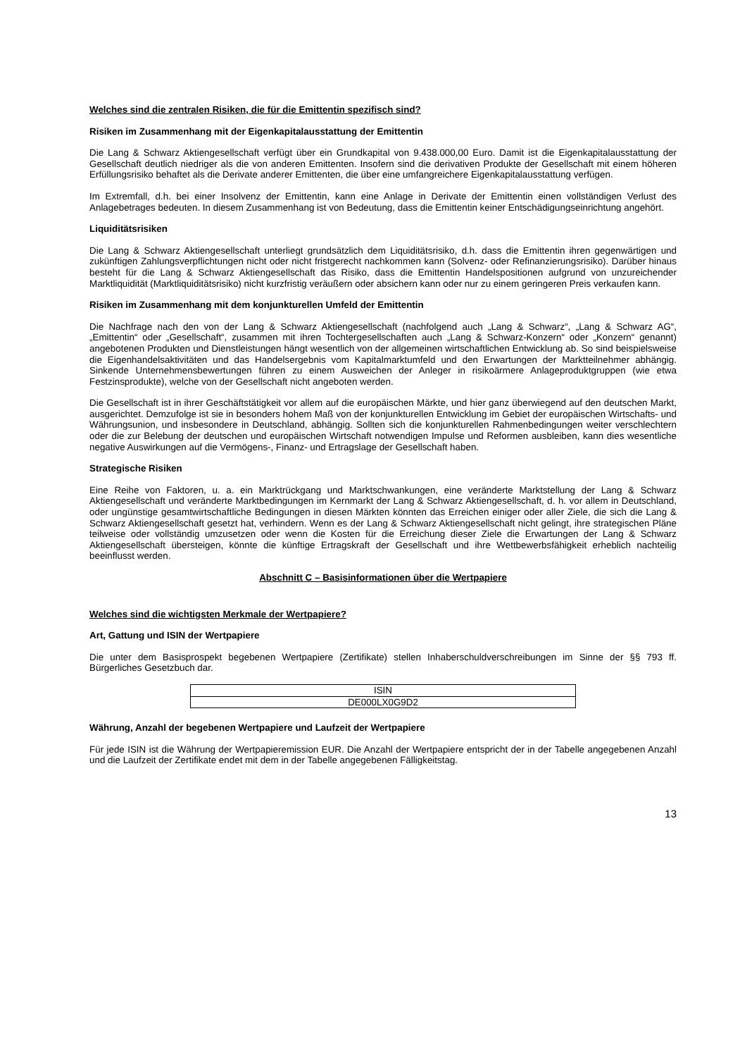Welches sind die zentralen Risiken, die für die Emittentin spezifisch sind?
Risiken im Zusammenhang mit der Eigenkapitalausstattung der Emittentin
Die Lang & Schwarz Aktiengesellschaft verfügt über ein Grundkapital von 9.438.000,00 Euro. Damit ist die Eigen­kapitalausstattung der Gesellschaft deutlich niedriger als die von anderen Emittenten. Insofern sind die derivativen Produkte der Gesellschaft mit einem höheren Erfüllungsrisiko behaftet als die Derivate anderer Emittenten, die über eine umfangreichere Eigenkapitalausstattung verfügen.
Im Extremfall, d.h. bei einer Insolvenz der Emittentin, kann eine Anlage in Derivate der Emittentin einen vollständigen Verlust des Anlagebetrages bedeuten. In diesem Zusammenhang ist von Bedeutung, dass die Emittentin keiner Entschädigungseinrichtung angehört.
Liquiditätsrisiken
Die Lang & Schwarz Aktiengesellschaft unterliegt grundsätzlich dem Liquiditätsrisiko, d.h. dass die Emittentin ihren gegenwärtigen und zukünftigen Zahlungsverpflichtungen nicht oder nicht fristgerecht nachkommen kann (Solvenz- oder Refinanzierungsrisiko). Darüber hinaus besteht für die Lang & Schwarz Aktiengesellschaft das Risiko, dass die Emittentin Handelspositionen aufgrund von unzureichender Marktliquidität (Marktliquiditätsrisiko) nicht kurzfristig veräußern oder absichern kann oder nur zu einem geringeren Preis verkaufen kann.
Risiken im Zusammenhang mit dem konjunkturellen Umfeld der Emittentin
Die Nachfrage nach den von der Lang & Schwarz Aktiengesellschaft (nachfolgend auch „Lang & Schwarz“, „Lang & Schwarz AG“, „Emittentin“ oder „Gesellschaft“, zusammen mit ihren Tochtergesellschaften auch „Lang & Schwarz-Konzern“ oder „Konzern“ genannt) angebotenen Produkten und Dienstleistungen hängt wesentlich von der allgemeinen wirtschaftlichen Entwicklung ab. So sind beispielsweise die Eigenhandelsaktivitäten und das Handelsergebnis vom Kapitalmarktumfeld und den Erwartungen der Marktteilnehmer abhängig. Sinkende Unternehmensbewertungen führen zu einem Ausweichen der Anleger in risikoärmere Anlageproduktgruppen (wie etwa Festzinsprodukte), welche von der Gesellschaft nicht angeboten werden.
Die Gesellschaft ist in ihrer Geschäftstätigkeit vor allem auf die europäischen Märkte, und hier ganz überwiegend auf den deutschen Markt, ausgerichtet. Demzufolge ist sie in besonders hohem Maß von der konjunkturellen Entwicklung im Gebiet der europäischen Wirtschafts- und Währungsunion, und insbesondere in Deutschland, abhängig. Sollten sich die konjunkturellen Rahmenbedingungen weiter verschlechtern oder die zur Belebung der deutschen und europäischen Wirtschaft notwendigen Impulse und Reformen ausbleiben, kann dies wesentliche negative Auswirkungen auf die Vermögens-, Finanz- und Ertragslage der Gesellschaft haben.
Strategische Risiken
Eine Reihe von Faktoren, u. a. ein Marktrückgang und Marktschwankungen, eine veränderte Marktstellung der Lang & Schwarz Aktiengesellschaft und veränderte Marktbedingungen im Kernmarkt der Lang & Schwarz Aktiengesellschaft, d. h. vor allem in Deutschland, oder ungünstige gesamtwirtschaftliche Bedingungen in diesen Märkten könnten das Erreichen einiger oder aller Ziele, die sich die Lang & Schwarz Aktiengesellschaft gesetzt hat, verhindern. Wenn es der Lang & Schwarz Aktiengesellschaft nicht gelingt, ihre strategischen Pläne teilweise oder vollständig umzusetzen oder wenn die Kosten für die Erreichung dieser Ziele die Erwartungen der Lang & Schwarz Aktiengesellschaft übersteigen, könnte die künftige Ertragskraft der Gesellschaft und ihre Wettbewerbsfähigkeit erheblich nachteilig beeinflusst werden.
Abschnitt C – Basisinformationen über die Wertpapiere
Welches sind die wichtigsten Merkmale der Wertpapiere?
Art, Gattung und ISIN der Wertpapiere
Die unter dem Basisprospekt begebenen Wertpapiere (Zertifikate) stellen Inhaberschuldverschreibungen im Sinne der §§ 793 ff. Bürgerliches Gesetzbuch dar.
| ISIN |
| DE000LX0G9D2 |
Währung, Anzahl der begebenen Wertpapiere und Laufzeit der Wertpapiere
Für jede ISIN ist die Währung der Wertpapieremission EUR. Die Anzahl der Wertpapiere entspricht der in der Tabelle angegebenen Anzahl und die Laufzeit der Zertifikate endet mit dem in der Tabelle angegebenen Fälligkeitstag.
13